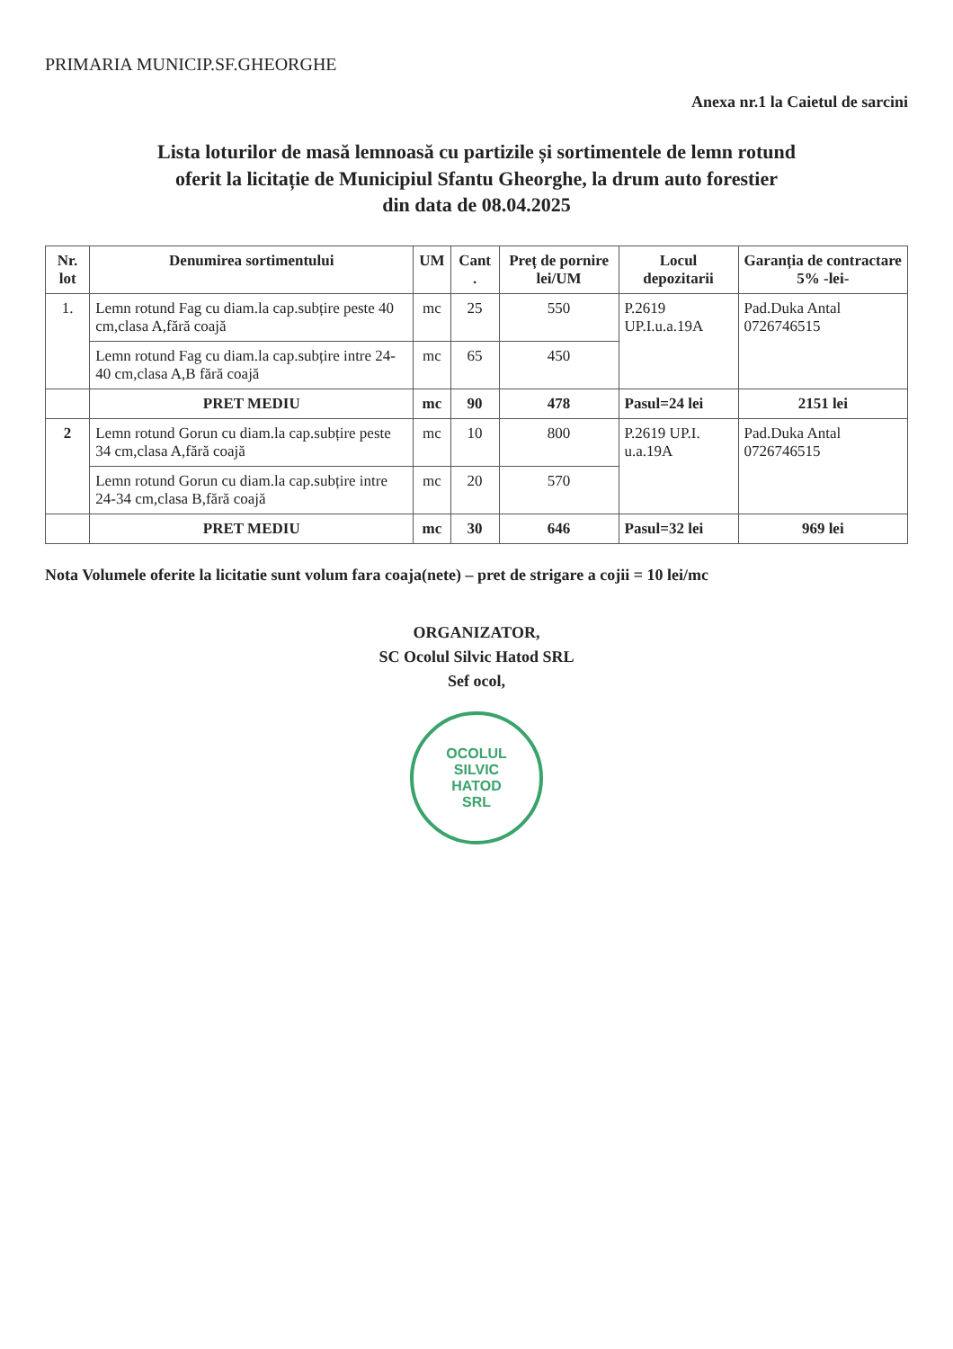PRIMARIA MUNICIP.SF.GHEORGHE
Anexa nr.1 la Caietul de sarcini
Lista loturilor de masă lemnoasă cu partizile și sortimentele de lemn rotund
oferit la licitație de Municipiul Sfantu Gheorghe, la drum auto forestier
din data de 08.04.2025
| Nr. lot | Denumirea sortimentului | UM | Cant . | Preț de pornire lei/UM | Locul depozitarii | Garanția de contractare 5% -lei- |
| --- | --- | --- | --- | --- | --- | --- |
| 1. | Lemn rotund Fag cu diam.la cap.subțire peste 40 cm,clasa A,fără coajă | mc | 25 | 550 | P.2619 UP.I.u.a.19A | Pad.Duka Antal 0726746515 |
| | Lemn rotund Fag cu diam.la cap.subțire intre 24-40 cm,clasa A,B fără coajă | mc | 65 | 450 | | |
| | PRET MEDIU | mc | 90 | 478 | Pasul=24 lei | 2151 lei |
| 2 | Lemn rotund Gorun cu diam.la cap.subțire peste 34 cm,clasa A,fără coajă | mc | 10 | 800 | P.2619 UP.I. u.a.19A | Pad.Duka Antal 0726746515 |
| | Lemn rotund Gorun cu diam.la cap.subțire intre 24-34 cm,clasa B,fără coajă | mc | 20 | 570 | | |
| | PRET MEDIU | mc | 30 | 646 | Pasul=32 lei | 969 lei |
Nota Volumele oferite la licitatie sunt volum fara coaja(nete) – pret de strigare a cojii = 10 lei/mc
ORGANIZATOR,
SC Ocolul Silvic Hatod SRL
Sef ocol,
OCOLUL
SILVIC
HATOD
SRL